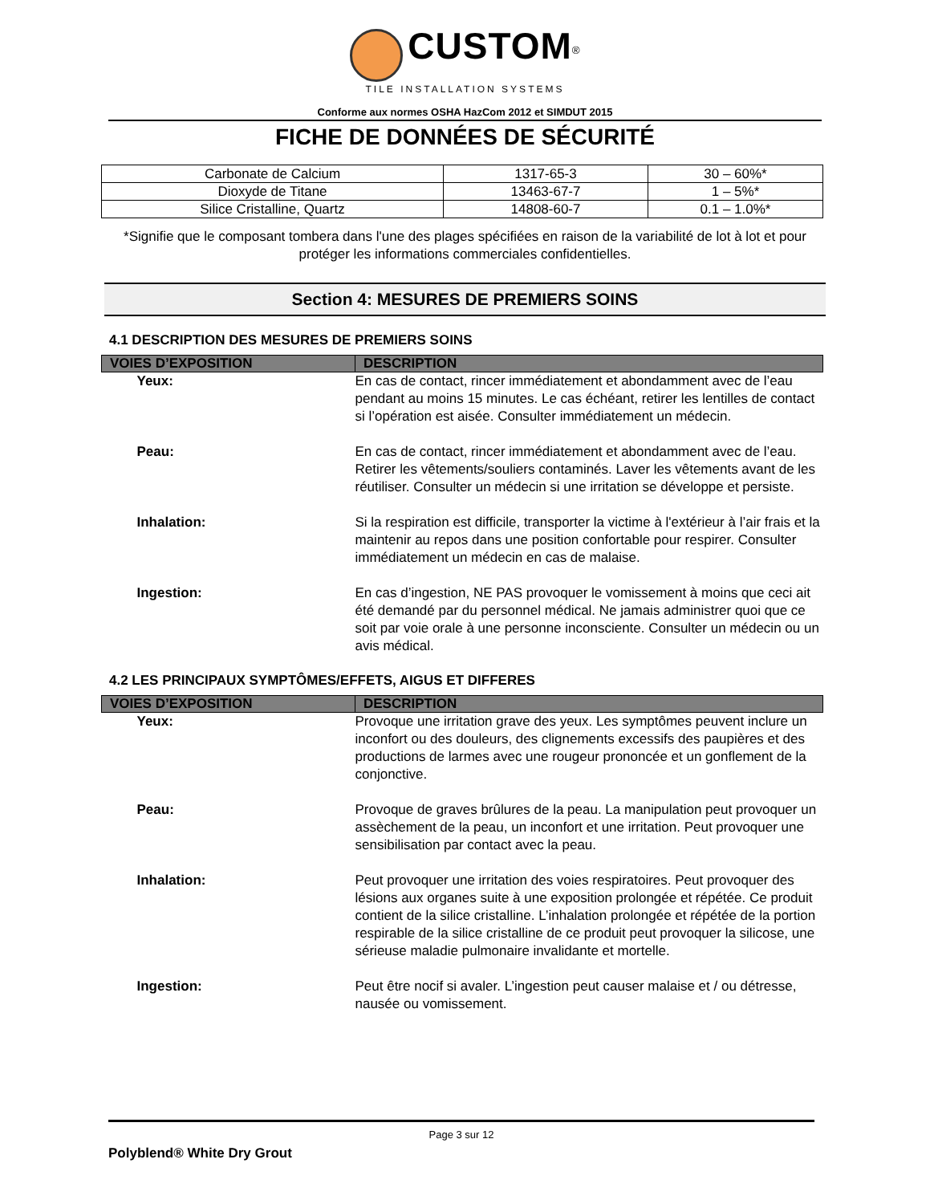CUSTOM<sup>®</sup>
TILE INSTALLATION SYSTEMS
Conforme aux normes OSHA HazCom 2012 et SIMDUT 2015
FICHE DE DONNÉES DE SÉCURITÉ
| Carbonate de Calcium | 1317-65-3 | 30 – 60%* |
| Dioxyde de Titane | 13463-67-7 | 1 – 5%* |
| Silice Cristalline, Quartz | 14808-60-7 | 0.1 – 1.0%* |
*Signifie que le composant tombera dans l'une des plages spécifiées en raison de la variabilité de lot à lot et pour protéger les informations commerciales confidentielles.
Section 4: MESURES DE PREMIERS SOINS
4.1 DESCRIPTION DES MESURES DE PREMIERS SOINS
| VOIES D’EXPOSITION | DESCRIPTION |
| --- | --- |
| Yeux: | En cas de contact, rincer immédiatement et abondamment avec de l’eau pendant au moins 15 minutes. Le cas échéant, retirer les lentilles de contact si l’opération est aisée. Consulter immédiatement un médecin. |
| Peau: | En cas de contact, rincer immédiatement et abondamment avec de l’eau. Retirer les vêtements/souliers contaminés. Laver les vêtements avant de les réutiliser. Consulter un médecin si une irritation se développe et persiste. |
| Inhalation: | Si la respiration est difficile, transporter la victime à l'extérieur à l’air frais et la maintenir au repos dans une position confortable pour respirer. Consulter immédiatement un médecin en cas de malaise. |
| Ingestion: | En cas d’ingestion, NE PAS provoquer le vomissement à moins que ceci ait été demandé par du personnel médical. Ne jamais administrer quoi que ce soit par voie orale à une personne inconsciente. Consulter un médecin ou un avis médical. |
4.2 LES PRINCIPAUX SYMPTÔMES/EFFETS, AIGUS ET DIFFERES
| VOIES D’EXPOSITION | DESCRIPTION |
| --- | --- |
| Yeux: | Provoque une irritation grave des yeux. Les symptômes peuvent inclure un inconfort ou des douleurs, des clignements excessifs des paupières et des productions de larmes avec une rougeur prononcée et un gonflement de la conjonctive. |
| Peau: | Provoque de graves brûlures de la peau. La manipulation peut provoquer un assèchement de la peau, un inconfort et une irritation. Peut provoquer une sensibilisation par contact avec la peau. |
| Inhalation: | Peut provoquer une irritation des voies respiratoires. Peut provoquer des lésions aux organes suite à une exposition prolongée et répétée. Ce produit contient de la silice cristalline. L’inhalation prolongée et répétée de la portion respirable de la silice cristalline de ce produit peut provoquer la silicose, une sérieuse maladie pulmonaire invalidante et mortelle. |
| Ingestion: | Peut être nocif si avaler. L’ingestion peut causer malaise et / ou détresse, nausée ou vomissement. |
Page 3 sur 12
Polyblend® White Dry Grout